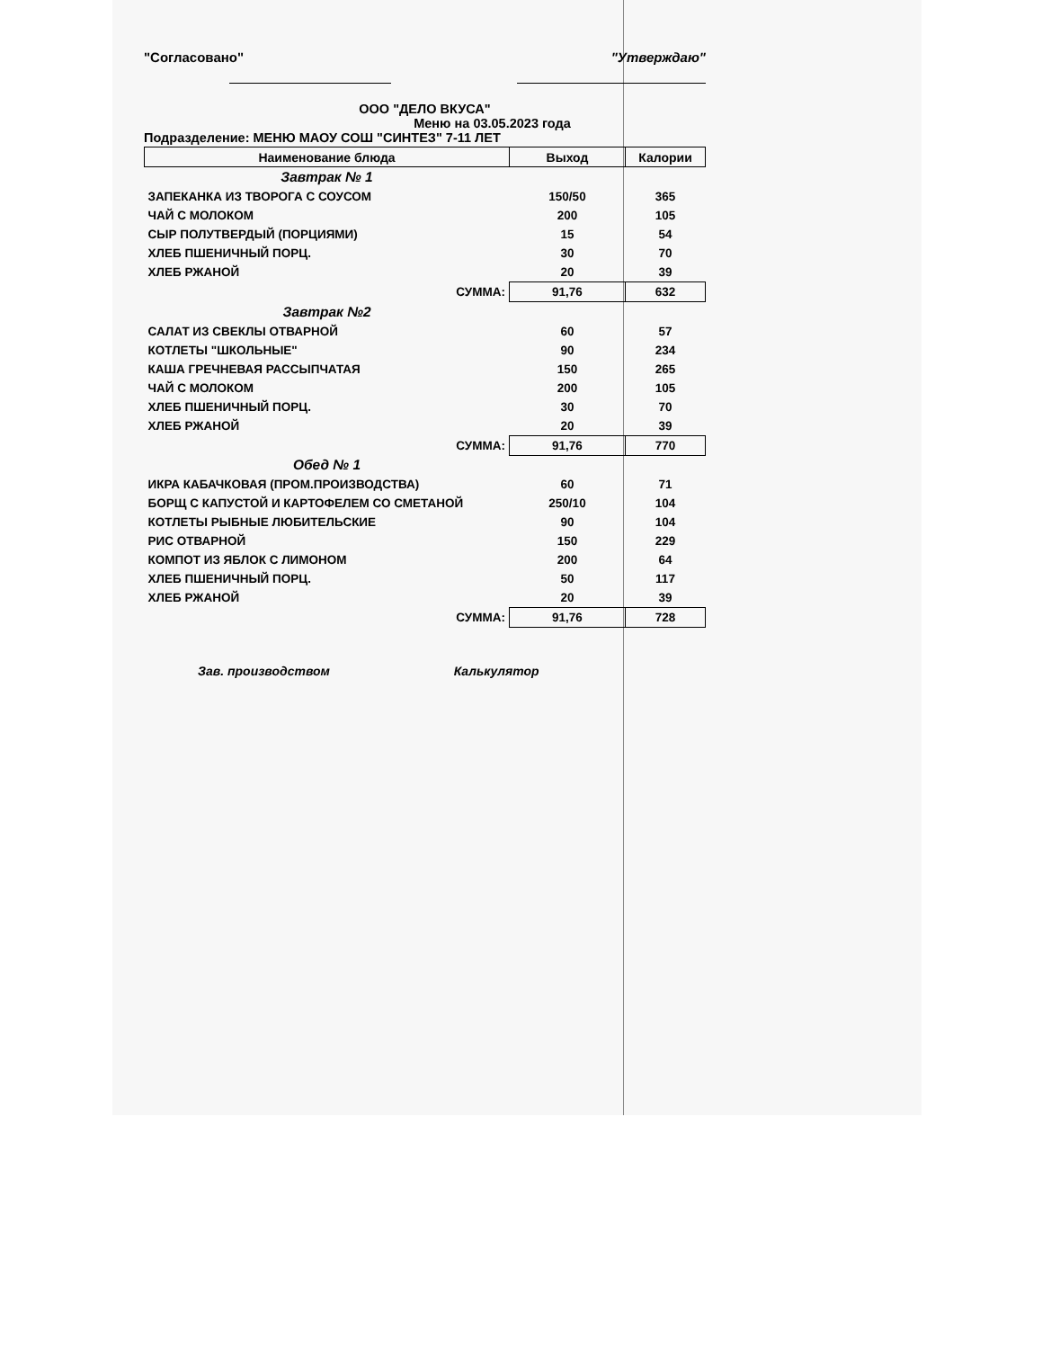"Согласовано" "Утверждаю"
ООО "ДЕЛО ВКУСА"
Меню на 03.05.2023 года
Подразделение: МЕНЮ МАОУ СОШ "СИНТЕЗ" 7-11 ЛЕТ
| Наименование блюда | Выход | Калории |
| --- | --- | --- |
| Завтрак № 1 | | |
| ЗАПЕКАНКА ИЗ ТВОРОГА С СОУСОМ | 150/50 | 365 |
| ЧАЙ С МОЛОКОМ | 200 | 105 |
| СЫР ПОЛУТВЕРДЫЙ (ПОРЦИЯМИ) | 15 | 54 |
| ХЛЕБ ПШЕНИЧНЫЙ ПОРЦ. | 30 | 70 |
| ХЛЕБ РЖАНОЙ | 20 | 39 |
| СУММА: | 91,76 | 632 |
| Завтрак №2 | | |
| САЛАТ ИЗ СВЕКЛЫ ОТВАРНОЙ | 60 | 57 |
| КОТЛЕТЫ "ШКОЛЬНЫЕ" | 90 | 234 |
| КАША ГРЕЧНЕВАЯ РАССЫПЧАТАЯ | 150 | 265 |
| ЧАЙ С МОЛОКОМ | 200 | 105 |
| ХЛЕБ ПШЕНИЧНЫЙ ПОРЦ. | 30 | 70 |
| ХЛЕБ РЖАНОЙ | 20 | 39 |
| СУММА: | 91,76 | 770 |
| Обед № 1 | | |
| ИКРА КАБАЧКОВАЯ (ПРОМ.ПРОИЗВОДСТВА) | 60 | 71 |
| БОРЩ С КАПУСТОЙ И КАРТОФЕЛЕМ СО СМЕТАНОЙ | 250/10 | 104 |
| КОТЛЕТЫ РЫБНЫЕ ЛЮБИТЕЛЬСКИЕ | 90 | 104 |
| РИС ОТВАРНОЙ | 150 | 229 |
| КОМПОТ ИЗ ЯБЛОК С ЛИМОНОМ | 200 | 64 |
| ХЛЕБ ПШЕНИЧНЫЙ ПОРЦ. | 50 | 117 |
| ХЛЕБ РЖАНОЙ | 20 | 39 |
| СУММА: | 91,76 | 728 |
Зав. производством Калькулятор